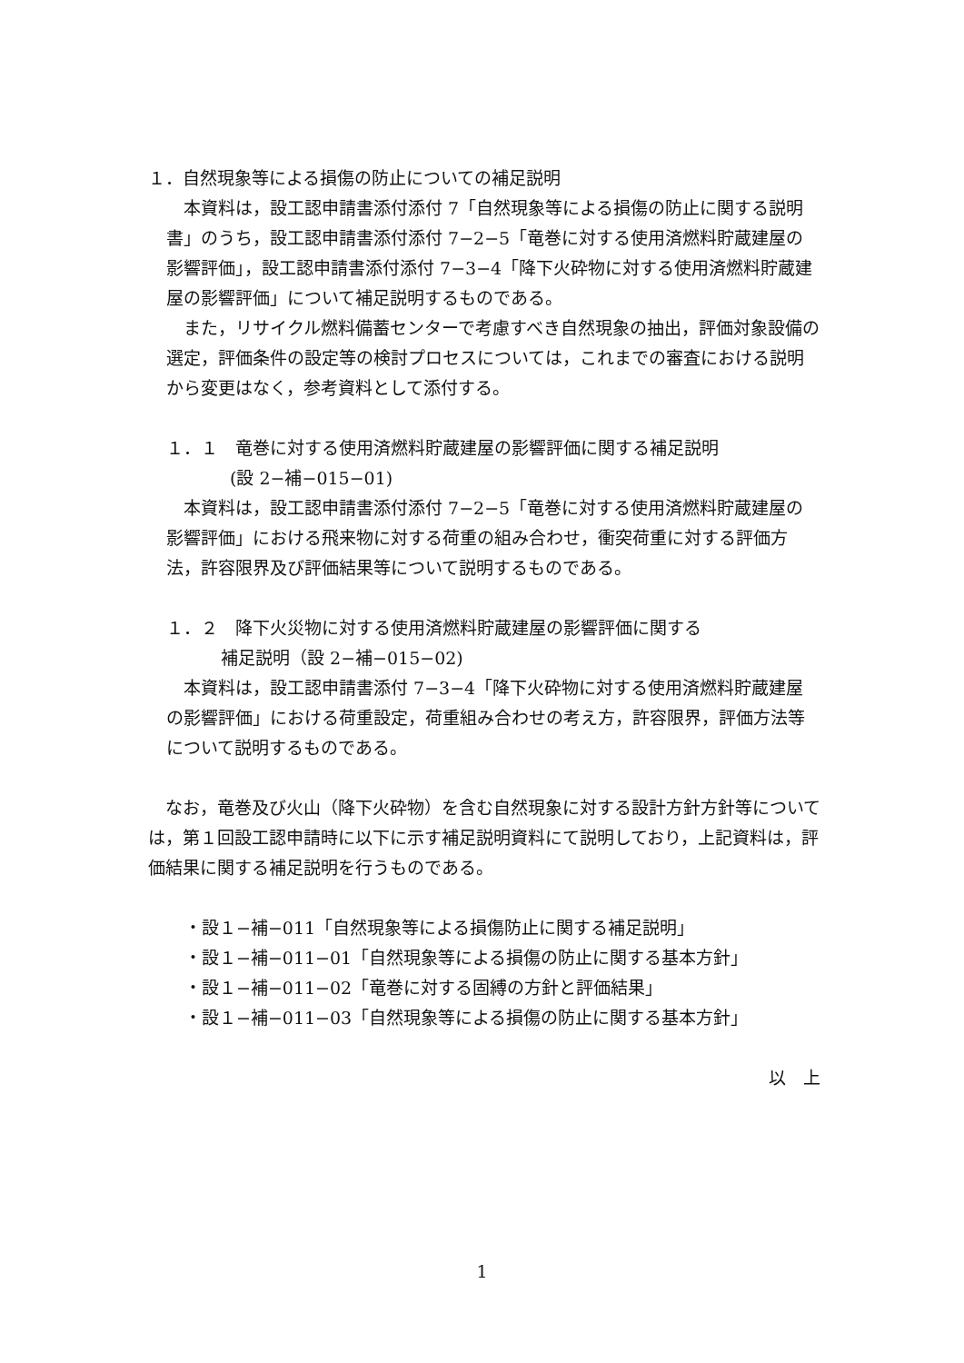１．自然現象等による損傷の防止についての補足説明
　本資料は，設工認申請書添付添付 7「自然現象等による損傷の防止に関する説明書」のうち，設工認申請書添付添付 7−2−5「竜巻に対する使用済燃料貯蔵建屋の影響評価」，設工認申請書添付添付 7−3−4「降下火砕物に対する使用済燃料貯蔵建屋の影響評価」について補足説明するものである。
　また，リサイクル燃料備蓄センターで考慮すべき自然現象の抽出，評価対象設備の選定，評価条件の設定等の検討プロセスについては，これまでの審査における説明から変更はなく，参考資料として添付する。
１．１　竜巻に対する使用済燃料貯蔵建屋の影響評価に関する補足説明
(設 2−補−015−01)
　本資料は，設工認申請書添付添付 7−2−5「竜巻に対する使用済燃料貯蔵建屋の影響評価」における飛来物に対する荷重の組み合わせ，衝突荷重に対する評価方法，許容限界及び評価結果等について説明するものである。
１．２　降下火災物に対する使用済燃料貯蔵建屋の影響評価に関する
補足説明（設 2−補−015−02)
　本資料は，設工認申請書添付 7−3−4「降下火砕物に対する使用済燃料貯蔵建屋の影響評価」における荷重設定，荷重組み合わせの考え方，許容限界，評価方法等について説明するものである。
　なお，竜巻及び火山（降下火砕物）を含む自然現象に対する設計方針方針等については，第１回設工認申請時に以下に示す補足説明資料にて説明しており，上記資料は，評価結果に関する補足説明を行うものである。
・設１−補−011「自然現象等による損傷防止に関する補足説明」
・設１−補−011−01「自然現象等による損傷の防止に関する基本方針」
・設１−補−011−02「竜巻に対する固縛の方針と評価結果」
・設１−補−011−03「自然現象等による損傷の防止に関する基本方針」
以　上
1